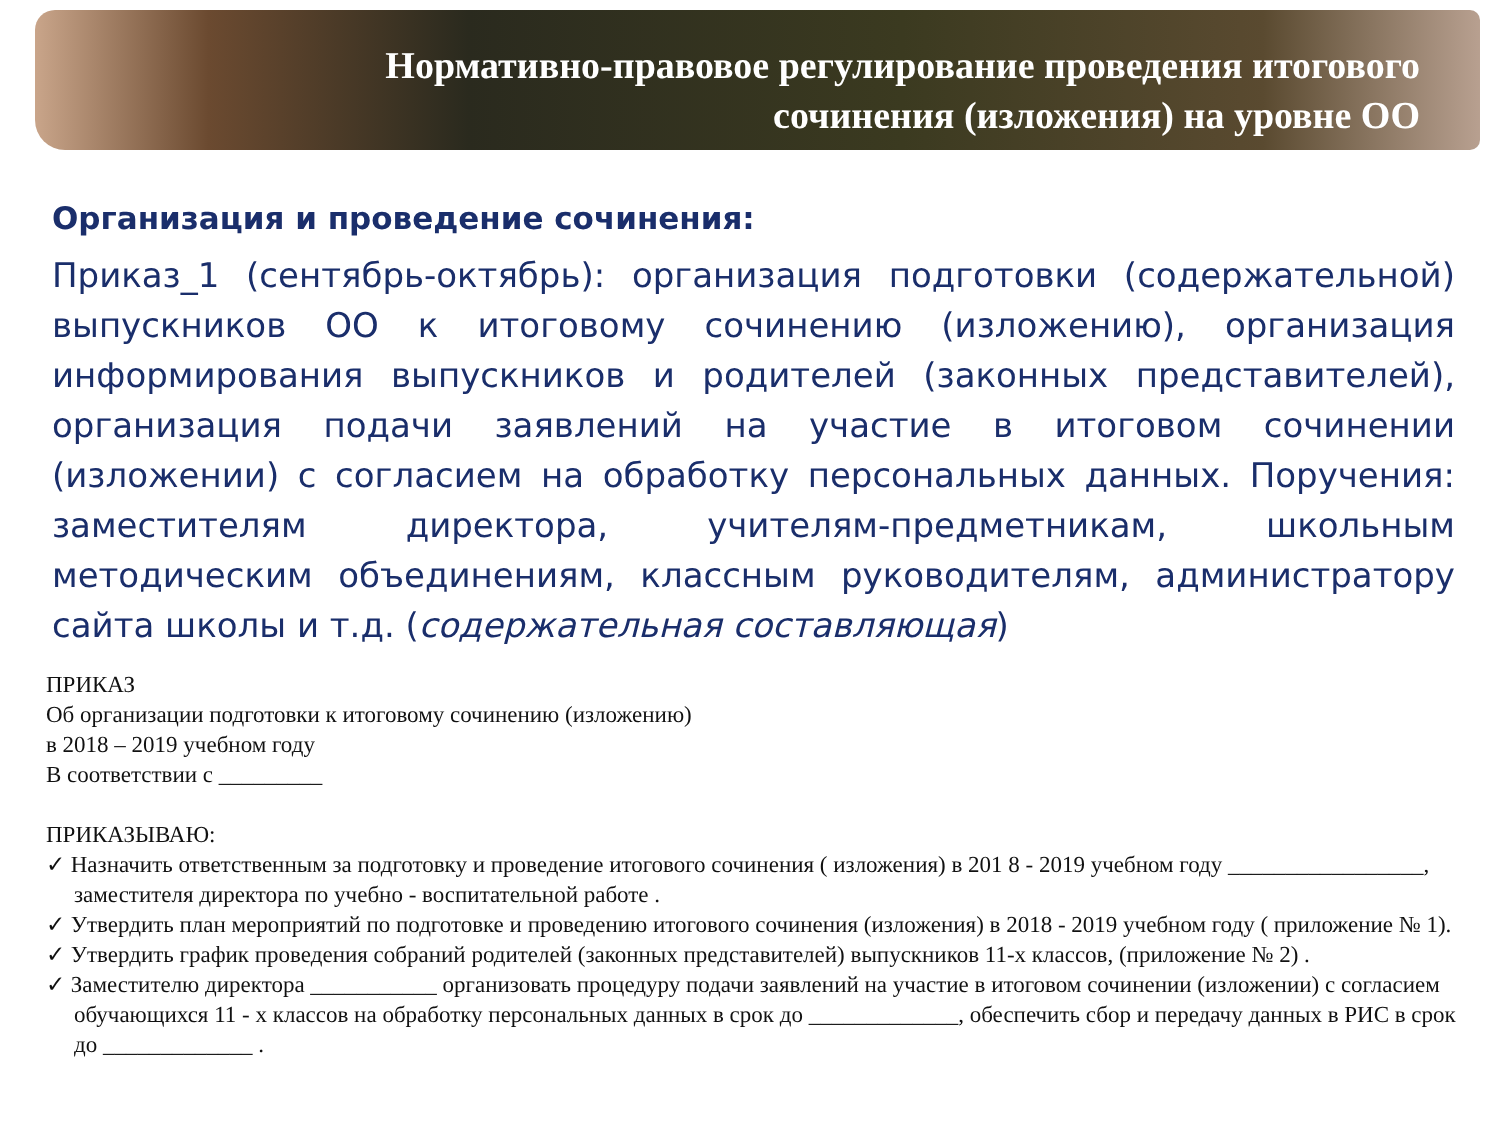Нормативно-правовое регулирование проведения итогового
сочинения (изложения) на уровне ОО
Организация и проведение сочинения:
Приказ_1 (сентябрь-октябрь): организация подготовки (содержательной) выпускников ОО к итоговому сочинению (изложению), организация информирования выпускников и родителей (законных представителей), организация подачи заявлений на участие в итоговом сочинении (изложении) с согласием на обработку персональных данных. Поручения: заместителям директора, учителям-предметникам, школьным методическим объединениям, классным руководителям, администратору сайта школы и т.д. (содержательная составляющая)
ПРИКАЗ
Об организации подготовки к итоговому сочинению (изложению)
в 2018 – 2019 учебном году
В соответствии с _________
ПРИКАЗЫВАЮ:
✓ Назначить ответственным за подготовку и проведение итогового сочинения ( изложения) в 201 8 - 2019 учебном году _________________, заместителя директора по учебно - воспитательной работе .
✓ Утвердить план мероприятий по подготовке и проведению итогового сочинения (изложения) в 2018 - 2019 учебном году ( приложение № 1).
✓ Утвердить график проведения собраний родителей (законных представителей) выпускников 11-х классов, (приложение № 2) .
✓ Заместителю директора ___________ организовать процедуру подачи заявлений на участие в итоговом сочинении (изложении) с согласием обучающихся 11 - х классов на обработку персональных данных в срок до _____________, обеспечить сбор и передачу данных в РИС в срок до _____________ .